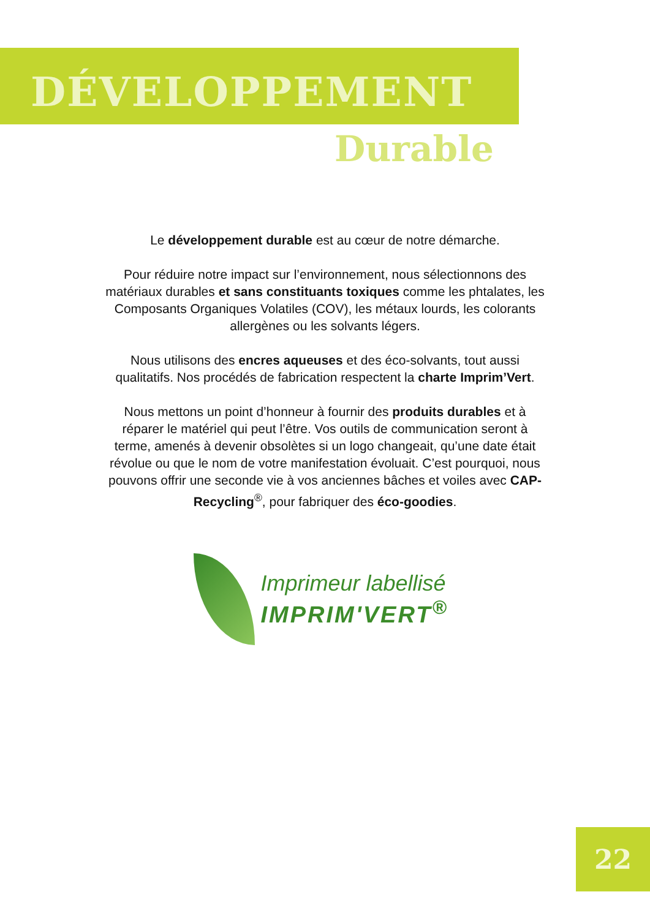DÉVELOPPEMENT
Durable
Le développement durable est au cœur de notre démarche.
Pour réduire notre impact sur l’environnement, nous sélectionnons des matériaux durables et sans constituants toxiques comme les phtalates, les Composants Organiques Volatiles (COV), les métaux lourds, les colorants allergènes ou les solvants légers.
Nous utilisons des encres aqueuses et des éco-solvants, tout aussi qualitatifs. Nos procédés de fabrication respectent la charte Imprim’Vert.
Nous mettons un point d’honneur à fournir des produits durables et à réparer le matériel qui peut l’être. Vos outils de communication seront à terme, amenés à devenir obsolètes si un logo changeait, qu’une date était révolue ou que le nom de votre manifestation évoluait. C’est pourquoi, nous pouvons offrir une seconde vie à vos anciennes bâches et voiles avec CAP-Recycling<sup>®</sup>, pour fabriquer des éco-goodies.
Imprimeur labellisé
IMPRIM'VERT<sup>®</sup>
22